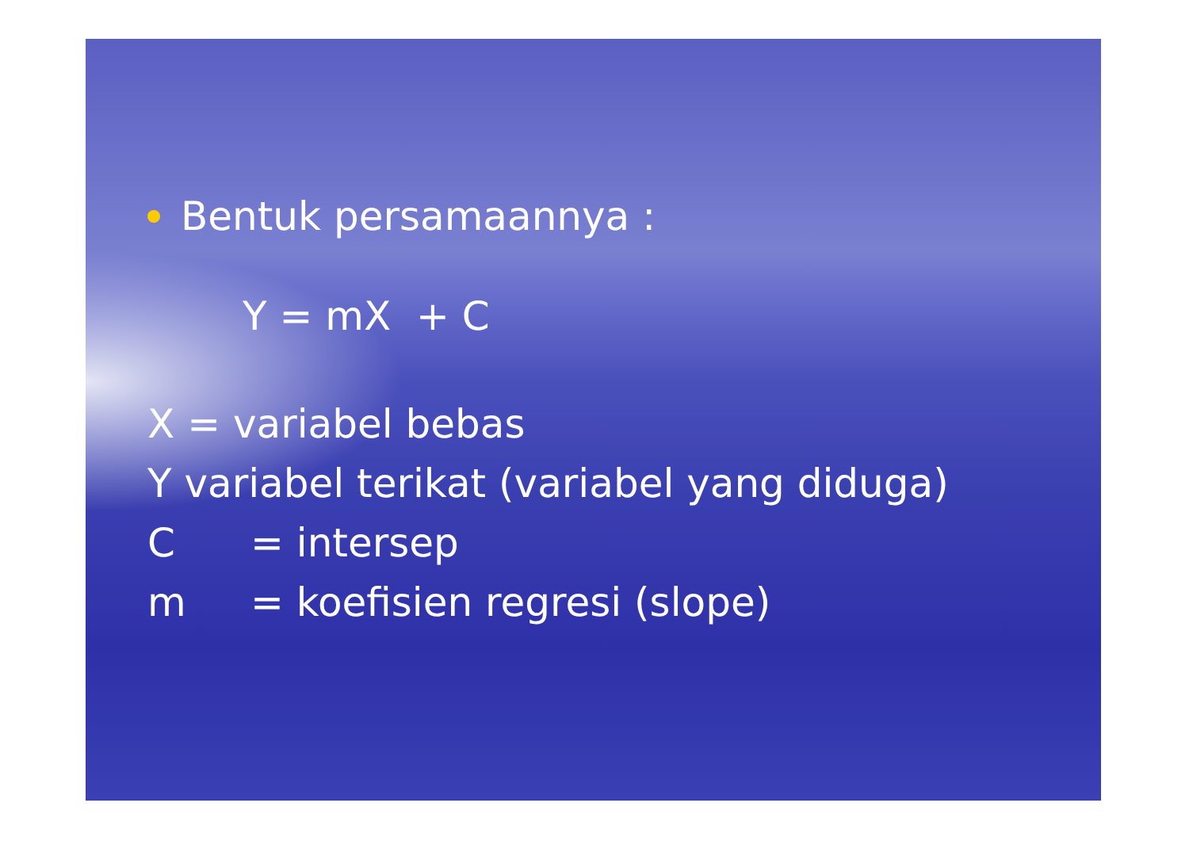Bentuk persamaannya :
Y = mX + C
X = variabel bebas
Y variabel terikat (variabel yang diduga)
C = intersep
m = koefisien regresi (slope)